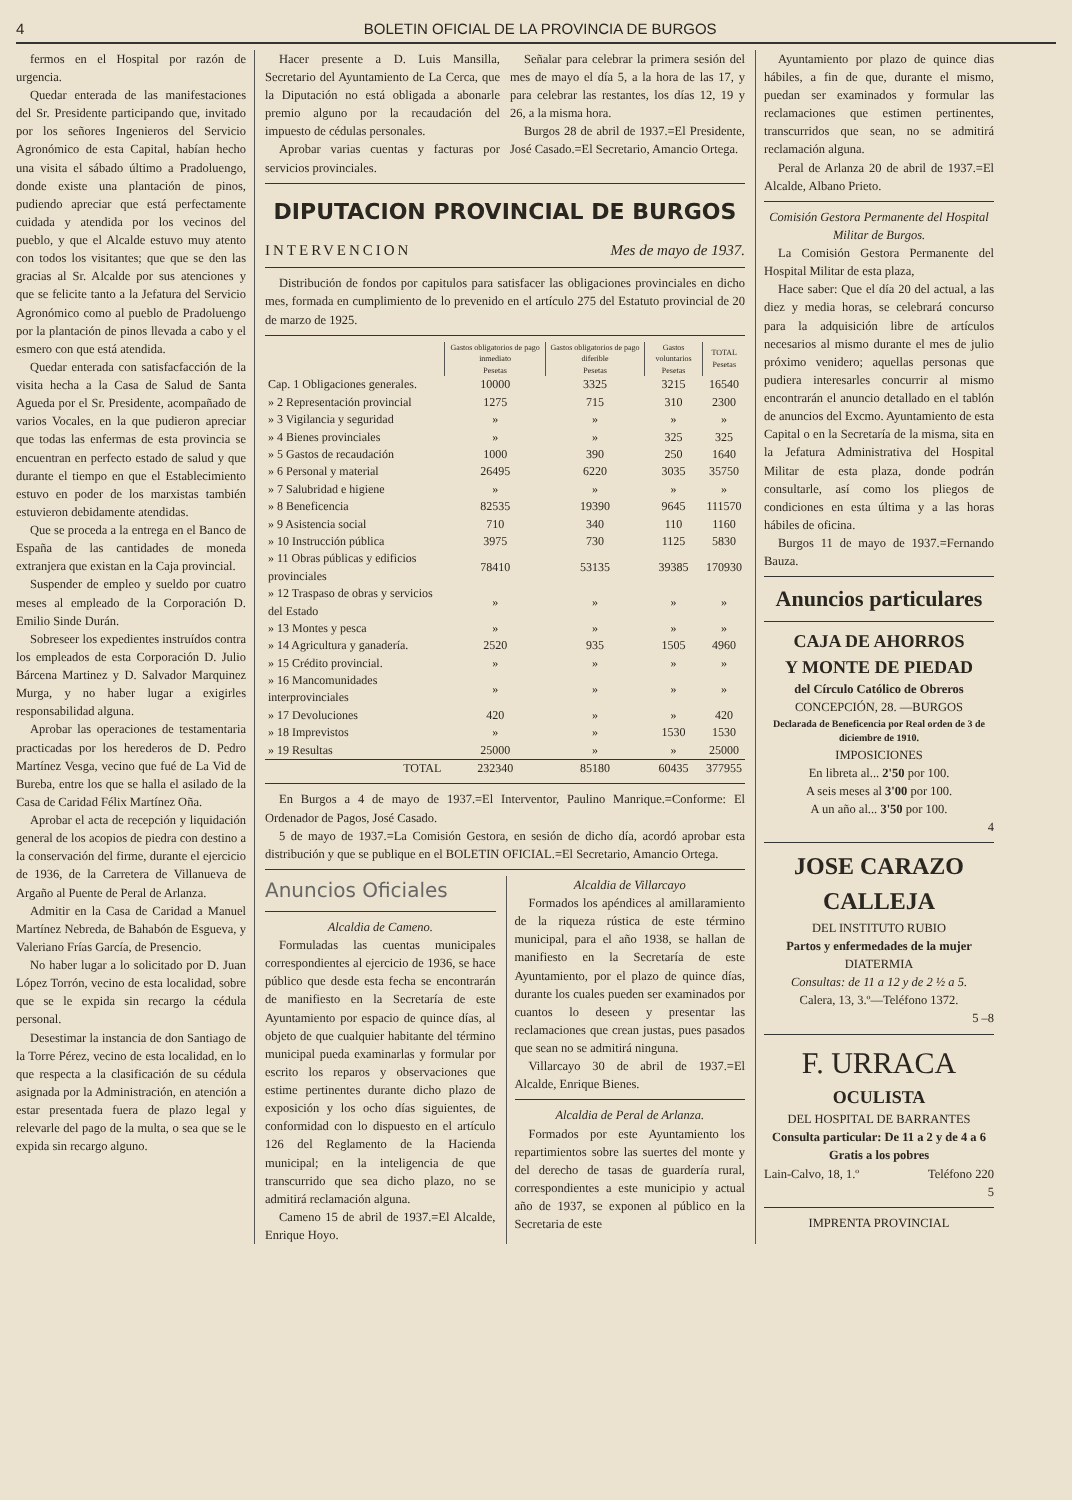4 BOLETIN OFICIAL DE LA PROVINCIA DE BURGOS
fermos en el Hospital por razón de urgencia.
Quedar enterada de las manifestaciones del Sr. Presidente participando que, invitado por los señores Ingenieros del Servicio Agronómico de esta Capital, habían hecho una visita el sábado último a Pradoluengo, donde existe una plantación de pinos, pudiendo apreciar que está perfectamente cuidada y atendida por los vecinos del pueblo, y que el Alcalde estuvo muy atento con todos los visitantes; que que se den las gracias al Sr. Alcalde por sus atenciones y que se felicite tanto a la Jefatura del Servicio Agronómico como al pueblo de Pradoluengo por la plantación de pinos llevada a cabo y el esmero con que está atendida.
Quedar enterada con satisfacfacción de la visita hecha a la Casa de Salud de Santa Agueda por el Sr. Presidente, acompañado de varios Vocales, en la que pudieron apreciar que todas las enfermas de esta provincia se encuentran en perfecto estado de salud y que durante el tiempo en que el Establecimiento estuvo en poder de los marxistas también estuvieron debidamente atendidas.
Que se proceda a la entrega en el Banco de España de las cantidades de moneda extranjera que existan en la Caja provincial.
Suspender de empleo y sueldo por cuatro meses al empleado de la Corporación D. Emilio Sinde Durán.
Sobreseer los expedientes instruídos contra los empleados de esta Corporación D. Julio Bárcena Martinez y D. Salvador Marquinez Murga, y no haber lugar a exigirles responsabilidad alguna.
Aprobar las operaciones de testamentaria practicadas por los herederos de D. Pedro Martínez Vesga, vecino que fué de La Vid de Bureba, entre los que se halla el asilado de la Casa de Caridad Félix Martínez Oña.
Aprobar el acta de recepción y liquidación general de los acopios de piedra con destino a la conservación del firme, durante el ejercicio de 1936, de la Carretera de Villanueva de Argaño al Puente de Peral de Arlanza.
Admitir en la Casa de Caridad a Manuel Martínez Nebreda, de Bahabón de Esgueva, y Valeriano Frías García, de Presencio.
No haber lugar a lo solicitado por D. Juan López Torrón, vecino de esta localidad, sobre que se le expida sin recargo la cédula personal.
Desestimar la instancia de don Santiago de la Torre Pérez, vecino de esta localidad, en lo que respecta a la clasificación de su cédula asignada por la Administración, en atención a estar presentada fuera de plazo legal y relevarle del pago de la multa, o sea que se le expida sin recargo alguno.
Hacer presente a D. Luis Mansilla, Secretario del Ayuntamiento de La Cerca, que la Diputación no está obligada a abonarle premio alguno por la recaudación del impuesto de cédulas personales.
Aprobar varias cuentas y facturas por servicios provinciales.
Señalar para celebrar la primera sesión del mes de mayo el día 5, a la hora de las 17, y para celebrar las restantes, los días 12, 19 y 26, a la misma hora.
Burgos 28 de abril de 1937.=El Presidente, José Casado.=El Secretario, Amancio Ortega.
DIPUTACION PROVINCIAL DE BURGOS
INTERVENCION Mes de mayo de 1937.
Distribución de fondos por capitulos para satisfacer las obligaciones provinciales en dicho mes, formada en cumplimiento de lo prevenido en el artículo 275 del Estatuto provincial de 20 de marzo de 1925.
| | Gastos obligatorios de pago inmediato Pesetas | Gastos obligatorios de pago diferible Pesetas | Gastos voluntarios Pesetas | TOTAL Pesetas |
| --- | --- | --- | --- | --- |
| Cap. 1 Obligaciones generales. | 10000 | 3325 | 3215 | 16540 |
| » 2 Representación provincial | 1275 | 715 | 310 | 2300 |
| » 3 Vigilancia y seguridad | » | » | » | » |
| » 4 Bienes provinciales | » | » | 325 | 325 |
| » 5 Gastos de recaudación | 1000 | 390 | 250 | 1640 |
| » 6 Personal y material | 26495 | 6220 | 3035 | 35750 |
| » 7 Salubridad e higiene | » | » | » | » |
| » 8 Beneficencia | 82535 | 19390 | 9645 | 111570 |
| » 9 Asistencia social | 710 | 340 | 110 | 1160 |
| » 10 Instrucción pública | 3975 | 730 | 1125 | 5830 |
| » 11 Obras públicas y edificios provinciales | 78410 | 53135 | 39385 | 170930 |
| » 12 Traspaso de obras y servicios del Estado | » | » | » | » |
| » 13 Montes y pesca | » | » | » | » |
| » 14 Agricultura y ganadería. | 2520 | 935 | 1505 | 4960 |
| » 15 Crédito provincial. | » | » | » | » |
| » 16 Mancomunidades interprovinciales | » | » | » | » |
| » 17 Devoluciones | 420 | » | » | 420 |
| » 18 Imprevistos | » | » | 1530 | 1530 |
| » 19 Resultas | 25000 | » | » | 25000 |
| TOTAL | 232340 | 85180 | 60435 | 377955 |
En Burgos a 4 de mayo de 1937.=El Interventor, Paulino Manrique.=Conforme: El Ordenador de Pagos, José Casado.
5 de mayo de 1937.=La Comisión Gestora, en sesión de dicho día, acordó aprobar esta distribución y que se publique en el BOLETIN OFICIAL.=El Secretario, Amancio Ortega.
Anuncios Oficiales
Alcaldia de Cameno.
Formuladas las cuentas municipales correspondientes al ejercicio de 1936, se hace público que desde esta fecha se encontrarán de manifiesto en la Secretaría de este Ayuntamiento por espacio de quince días, al objeto de que cualquier habitante del término municipal pueda examinarlas y formular por escrito los reparos y observaciones que estime pertinentes durante dicho plazo de exposición y los ocho días siguientes, de conformidad con lo dispuesto en el artículo 126 del Reglamento de la Hacienda municipal; en la inteligencia de que transcurrido que sea dicho plazo, no se admitirá reclamación alguna.
Cameno 15 de abril de 1937.=El Alcalde, Enrique Hoyo.
Alcaldia de Villarcayo
Formados los apéndices al amillaramiento de la riqueza rústica de este término municipal, para el año 1938, se hallan de manifiesto en la Secretaría de este Ayuntamiento, por el plazo de quince días, durante los cuales pueden ser examinados por cuantos lo deseen y presentar las reclamaciones que crean justas, pues pasados que sean no se admitirá ninguna.
Villarcayo 30 de abril de 1937.=El Alcalde, Enrique Bienes.
Alcaldia de Peral de Arlanza.
Formados por este Ayuntamiento los repartimientos sobre las suertes del monte y del derecho de tasas de guardería rural, correspondientes a este municipio y actual año de 1937, se exponen al público en la Secretaria de este
Ayuntamiento por plazo de quince dias hábiles, a fin de que, durante el mismo, puedan ser examinados y formular las reclamaciones que estimen pertinentes, transcurridos que sean, no se admitirá reclamación alguna.
Peral de Arlanza 20 de abril de 1937.=El Alcalde, Albano Prieto.
Comisión Gestora Permanente del Hospital Militar de Burgos.
La Comisión Gestora Permanente del Hospital Militar de esta plaza,
Hace saber: Que el día 20 del actual, a las diez y media horas, se celebrará concurso para la adquisición libre de artículos necesarios al mismo durante el mes de julio próximo venidero; aquellas personas que pudiera interesarles concurrir al mismo encontrarán el anuncio detallado en el tablón de anuncios del Excmo. Ayuntamiento de esta Capital o en la Secretaría de la misma, sita en la Jefatura Administrativa del Hospital Militar de esta plaza, donde podrán consultarle, así como los pliegos de condiciones en esta última y a las horas hábiles de oficina.
Burgos 11 de mayo de 1937.=Fernando Bauza.
Anuncios particulares
CAJA DE AHORROS
Y MONTE DE PIEDAD
del Círculo Católico de Obreros
CONCEPCIÓN, 28. —BURGOS
Declarada de Beneficencia por Real orden de 3 de diciembre de 1910.
IMPOSICIONES
En libreta al... 2'50 por 100.
A seis meses al 3'00 por 100.
A un año al... 3'50 por 100.
4
JOSE CARAZO CALLEJA
DEL INSTITUTO RUBIO
Partos y enfermedades de la mujer
DIATERMIA
Consultas: de 11 a 12 y de 2 ½ a 5.
Calera, 13, 3.º—Teléfono 1372.
5 –8
F. URRACA
OCULISTA
DEL HOSPITAL DE BARRANTES
Consulta particular: De 11 a 2 y de 4 a 6
Gratis a los pobres
Lain-Calvo, 18, 1.º Teléfono 220
5
IMPRENTA PROVINCIAL